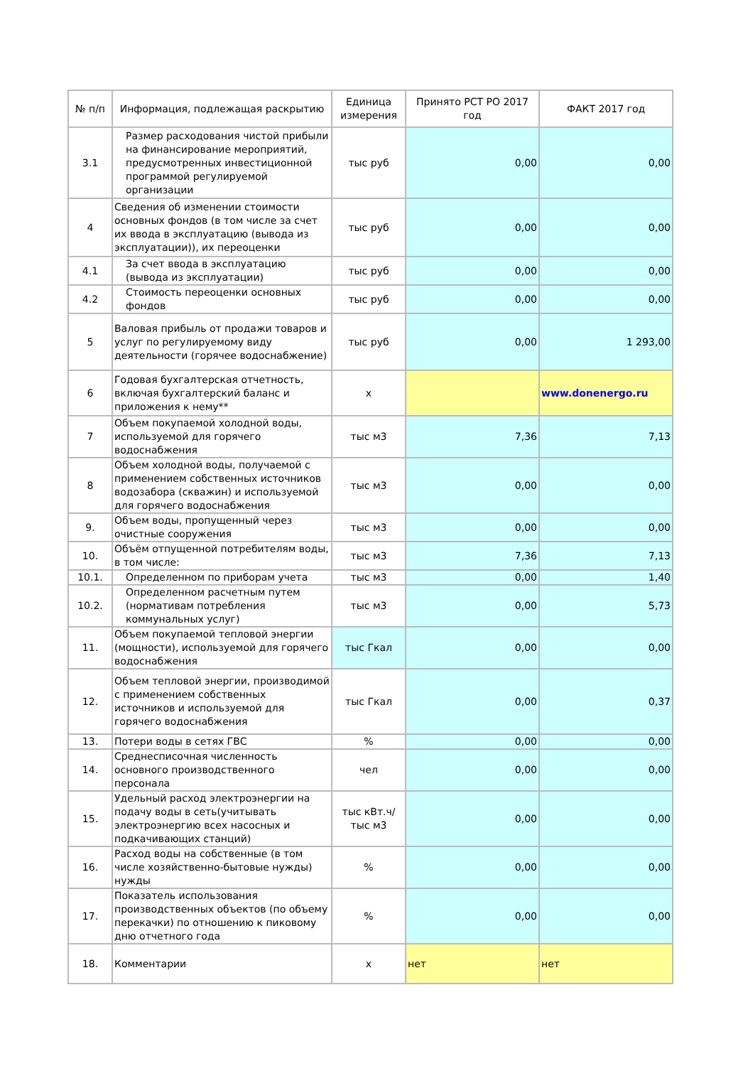| № п/п | Информация, подлежащая раскрытию | Единица измерения | Принято РСТ РО 2017 год | ФАКТ 2017 год |
| --- | --- | --- | --- | --- |
| 3.1 | Размер расходования чистой прибыли на финансирование мероприятий, предусмотренных инвестиционной программой регулируемой организации | тыс руб | 0,00 | 0,00 |
| 4 | Сведения об изменении стоимости основных фондов (в том числе за счет их ввода в эксплуатацию (вывода из эксплуатации)), их переоценки | тыс руб | 0,00 | 0,00 |
| 4.1 | За счет ввода в эксплуатацию (вывода из эксплуатации) | тыс руб | 0,00 | 0,00 |
| 4.2 | Стоимость переоценки основных фондов | тыс руб | 0,00 | 0,00 |
| 5 | Валовая прибыль от продажи товаров и услуг по регулируемому виду деятельности (горячее водоснабжение) | тыс руб | 0,00 | 1 293,00 |
| 6 | Годовая бухгалтерская отчетность, включая бухгалтерский баланс и приложения к нему** | x | | www.donenergo.ru |
| 7 | Объем покупаемой холодной воды, используемой для горячего водоснабжения | тыс м3 | 7,36 | 7,13 |
| 8 | Объем холодной воды, получаемой с применением собственных источников водозабора (скважин) и используемой для горячего водоснабжения | тыс м3 | 0,00 | 0,00 |
| 9. | Объем воды, пропущенный через очистные сооружения | тыс м3 | 0,00 | 0,00 |
| 10. | Объём отпущенной потребителям воды, в том числе: | тыс м3 | 7,36 | 7,13 |
| 10.1. | Определенном по приборам учета | тыс м3 | 0,00 | 1,40 |
| 10.2. | Определенном расчетным путем (нормативам потребления коммунальных услуг) | тыс м3 | 0,00 | 5,73 |
| 11. | Объем покупаемой тепловой энергии (мощности), используемой для горячего водоснабжения | тыс Гкал | 0,00 | 0,00 |
| 12. | Объем тепловой энергии, производимой с применением собственных источников и используемой для горячего водоснабжения | тыс Гкал | 0,00 | 0,37 |
| 13. | Потери воды в сетях ГВС | % | 0,00 | 0,00 |
| 14. | Среднесписочная численность основного производственного персонала | чел | 0,00 | 0,00 |
| 15. | Удельный расход электроэнергии на подачу воды в сеть(учитывать электроэнергию всех насосных и подкачивающих станций) | тыс кВт.ч/тыс м3 | 0,00 | 0,00 |
| 16. | Расход воды на собственные (в том числе хозяйственно-бытовые нужды) нужды | % | 0,00 | 0,00 |
| 17. | Показатель использования производственных объектов (по объему перекачки) по отношению к пиковому дню отчетного года | % | 0,00 | 0,00 |
| 18. | Комментарии | x | нет | нет |